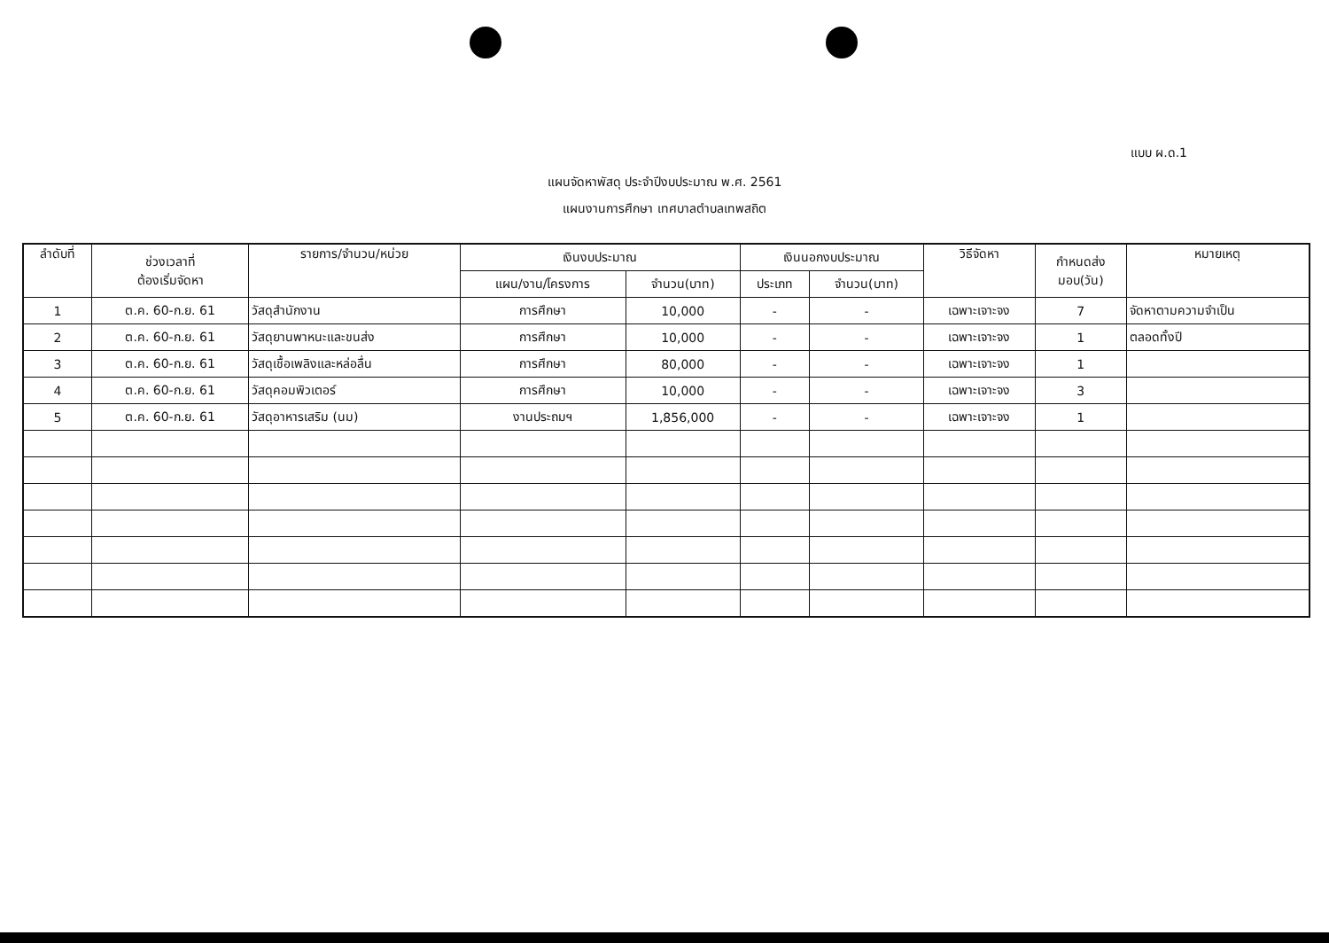แบบ ผ.ด.1
แผนจัดหาพัสดุ ประจำปีงบประมาณ พ.ศ. 2561
แผนงานการศึกษา เทศบาลตำบลเทพสถิต
| ลำดับที่ | ช่วงเวลาที่ ต้องเริ่มจัดหา | รายการ/จำนวน/หน่วย | เงินงบประมาณ | | เงินนอกงบประมาณ | | วิธีจัดหา | กำหนดส่ง มอบ(วัน) | หมายเหตุ |
| --- | --- | --- | --- | --- | --- | --- | --- | --- | --- |
| | | | แผน/งาน/โครงการ | จำนวน(บาท) | ประเภท | จำนวน(บาท) | | | |
| 1 | ต.ค. 60-ก.ย. 61 | วัสดุสำนักงาน | การศึกษา | 10,000 | - | - | เฉพาะเจาะจง | 7 | จัดหาตามความจำเป็น |
| 2 | ต.ค. 60-ก.ย. 61 | วัสดุยานพาหนะและขนส่ง | การศึกษา | 10,000 | - | - | เฉพาะเจาะจง | 1 | ตลอดทั้งปี |
| 3 | ต.ค. 60-ก.ย. 61 | วัสดุเชื้อเพลิงและหล่อลื่น | การศึกษา | 80,000 | - | - | เฉพาะเจาะจง | 1 | |
| 4 | ต.ค. 60-ก.ย. 61 | วัสดุคอมพิวเตอร์ | การศึกษา | 10,000 | - | - | เฉพาะเจาะจง | 3 | |
| 5 | ต.ค. 60-ก.ย. 61 | วัสดุอาหารเสริม (นม) | งานประถมฯ | 1,856,000 | - | - | เฉพาะเจาะจง | 1 | |